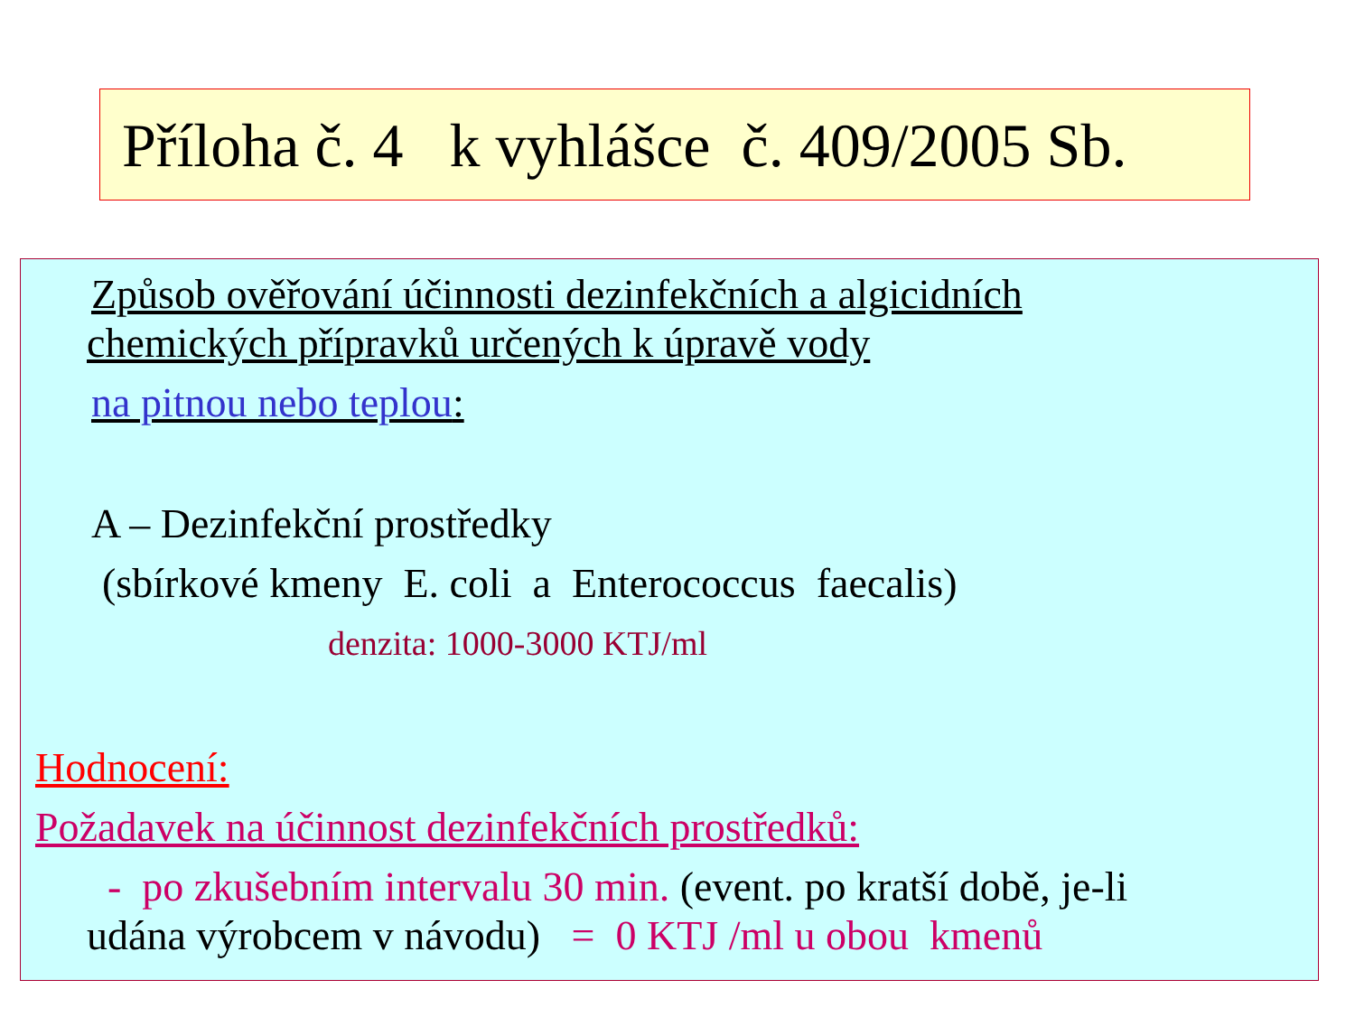Příloha č. 4 k vyhlášce č. 409/2005 Sb.
Způsob ověřování účinnosti dezinfekčních a algicidních
chemických přípravků určených k úpravě vody
na pitnou nebo teplou:
A – Dezinfekční prostředky
(sbírkové kmeny E. coli a Enterococcus faecalis)
denzita: 1000-3000 KTJ/ml
Hodnocení:
Požadavek na účinnost dezinfekčních prostředků:
- po zkušebním intervalu 30 min. (event. po kratší době, je-li
udána výrobcem v návodu) = 0 KTJ /ml u obou kmenů